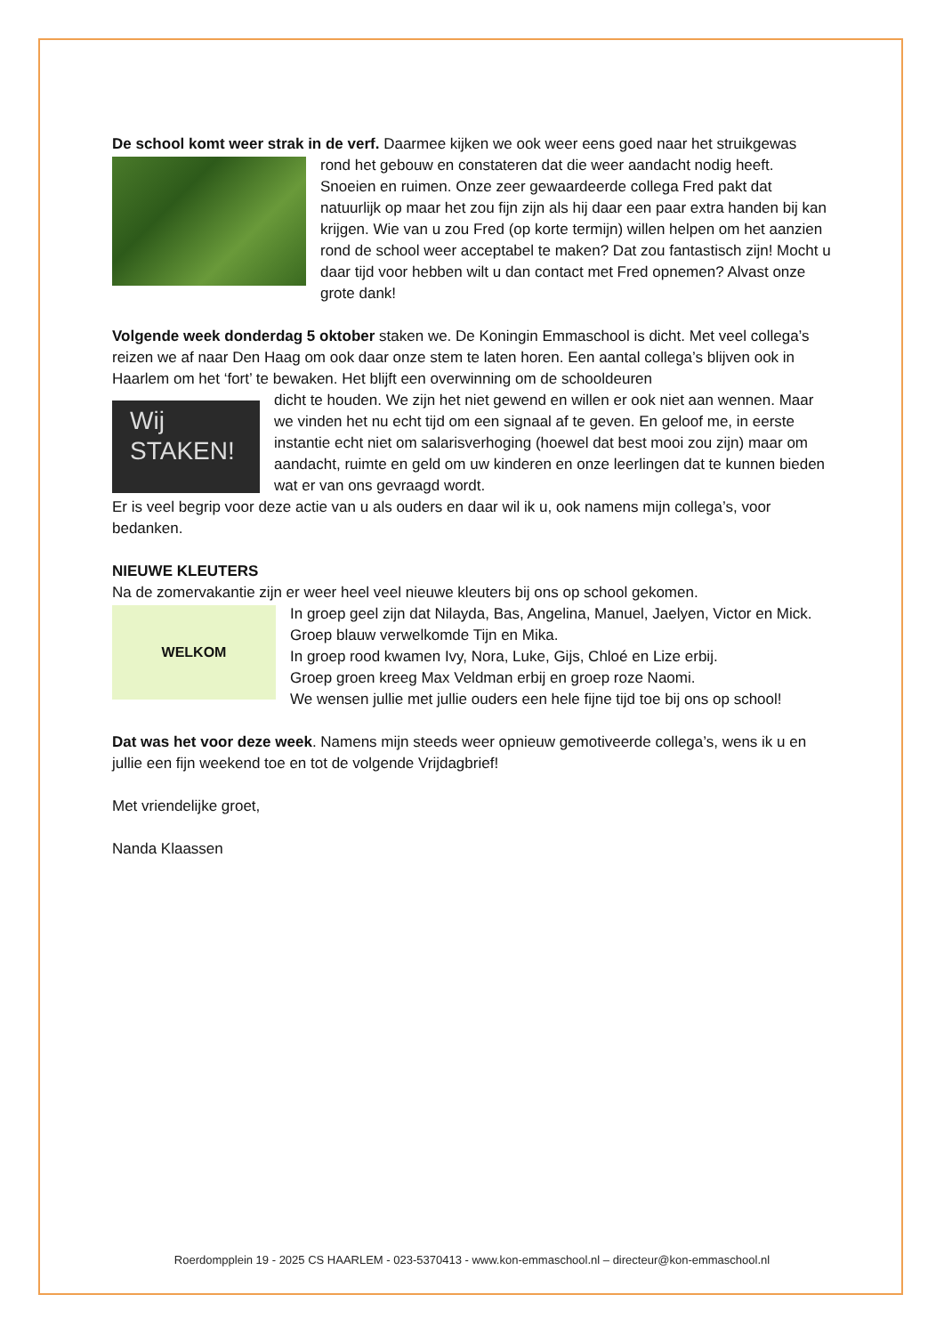De school komt weer strak in de verf. Daarmee kijken we ook weer eens goed naar het struikgewas
rond het gebouw en constateren dat die weer aandacht nodig heeft. Snoeien en ruimen. Onze zeer gewaardeerde collega Fred pakt dat natuurlijk op maar het zou fijn zijn als hij daar een paar extra handen bij kan krijgen. Wie van u zou Fred (op korte termijn) willen helpen om het aanzien rond de school weer acceptabel te maken? Dat zou fantastisch zijn! Mocht u daar tijd voor hebben wilt u dan contact met Fred opnemen? Alvast onze grote dank!
Volgende week donderdag 5 oktober staken we. De Koningin Emmaschool is dicht. Met veel collega’s reizen we af naar Den Haag om ook daar onze stem te laten horen. Een aantal collega’s blijven ook in Haarlem om het ‘fort’ te bewaken. Het blijft een overwinning om de schooldeuren
Wij
STAKEN!
dicht te houden. We zijn het niet gewend en willen er ook niet aan wennen. Maar we vinden het nu echt tijd om een signaal af te geven. En geloof me, in eerste instantie echt niet om salarisverhoging (hoewel dat best mooi zou zijn) maar om aandacht, ruimte en geld om uw kinderen en onze leerlingen dat te kunnen bieden wat er van ons gevraagd wordt.
Er is veel begrip voor deze actie van u als ouders en daar wil ik u, ook namens mijn collega’s, voor bedanken.
NIEUWE KLEUTERS
Na de zomervakantie zijn er weer heel veel nieuwe kleuters bij ons op school gekomen.
WELKOM
In groep geel zijn dat Nilayda, Bas, Angelina, Manuel, Jaelyen, Victor en Mick.
Groep blauw verwelkomde Tijn en Mika.
In groep rood kwamen Ivy, Nora, Luke, Gijs, Chloé en Lize erbij.
Groep groen kreeg Max Veldman erbij en groep roze Naomi.
We wensen jullie met jullie ouders een hele fijne tijd toe bij ons op school!
Dat was het voor deze week. Namens mijn steeds weer opnieuw gemotiveerde collega’s, wens ik u en jullie een fijn weekend toe en tot de volgende Vrijdagbrief!
Met vriendelijke groet,
Nanda Klaassen
Roerdompplein 19 - 2025 CS HAARLEM - 023-5370413 - www.kon-emmaschool.nl – directeur@kon-emmaschool.nl